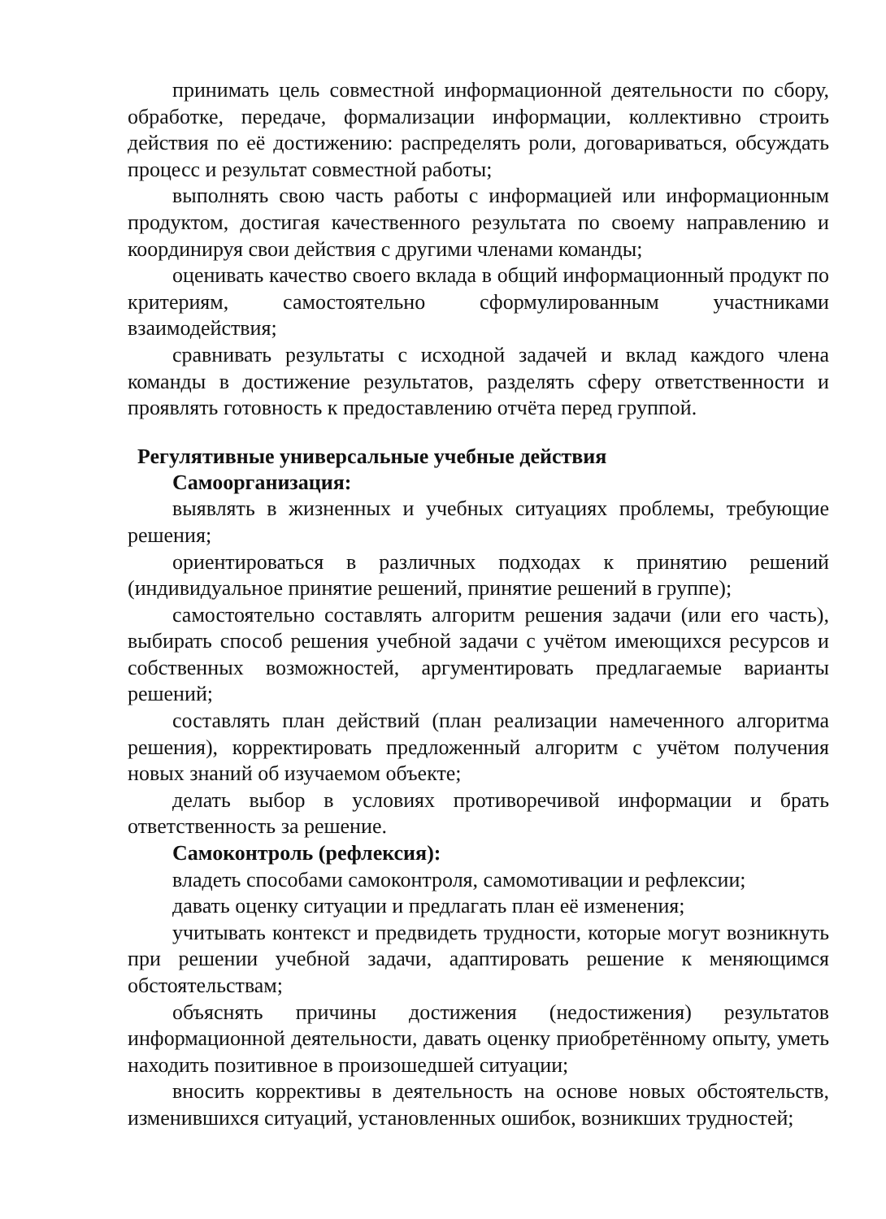принимать цель совместной информационной деятельности по сбору, обработке, передаче, формализации информации, коллективно строить действия по её достижению: распределять роли, договариваться, обсуждать процесс и результат совместной работы;
выполнять свою часть работы с информацией или информационным продуктом, достигая качественного результата по своему направлению и координируя свои действия с другими членами команды;
оценивать качество своего вклада в общий информационный продукт по критериям, самостоятельно сформулированным участниками взаимодействия;
сравнивать результаты с исходной задачей и вклад каждого члена команды в достижение результатов, разделять сферу ответственности и проявлять готовность к предоставлению отчёта перед группой.
Регулятивные универсальные учебные действия
Самоорганизация:
выявлять в жизненных и учебных ситуациях проблемы, требующие решения;
ориентироваться в различных подходах к принятию решений (индивидуальное принятие решений, принятие решений в группе);
самостоятельно составлять алгоритм решения задачи (или его часть), выбирать способ решения учебной задачи с учётом имеющихся ресурсов и собственных возможностей, аргументировать предлагаемые варианты решений;
составлять план действий (план реализации намеченного алгоритма решения), корректировать предложенный алгоритм с учётом получения новых знаний об изучаемом объекте;
делать выбор в условиях противоречивой информации и брать ответственность за решение.
Самоконтроль (рефлексия):
владеть способами самоконтроля, самомотивации и рефлексии;
давать оценку ситуации и предлагать план её изменения;
учитывать контекст и предвидеть трудности, которые могут возникнуть при решении учебной задачи, адаптировать решение к меняющимся обстоятельствам;
объяснять причины достижения (недостижения) результатов информационной деятельности, давать оценку приобретённому опыту, уметь находить позитивное в произошедшей ситуации;
вносить коррективы в деятельность на основе новых обстоятельств, изменившихся ситуаций, установленных ошибок, возникших трудностей;